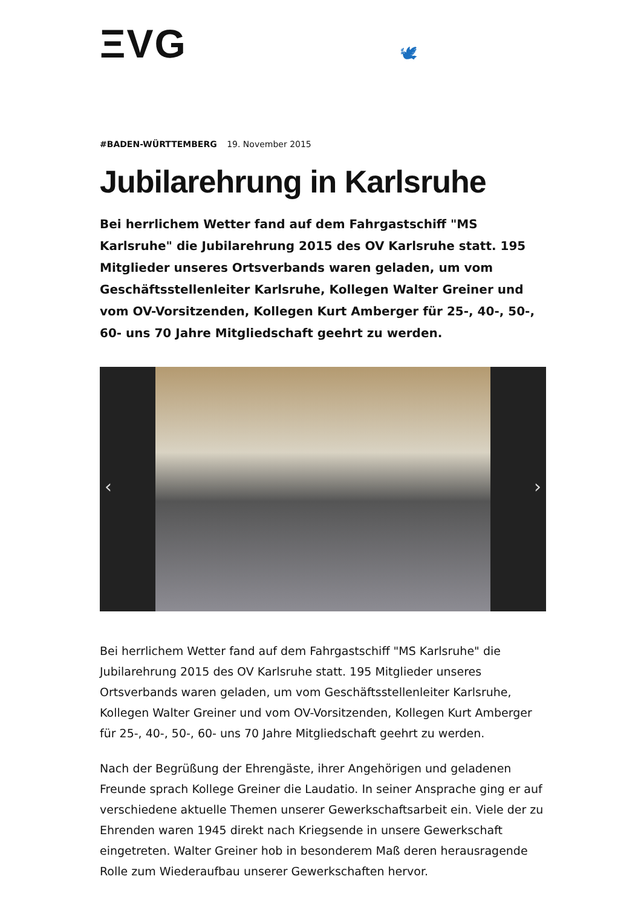ΞVG
🕊
#BADEN-WÜRTTEMBERG 19. November 2015
Jubilarehrung in Karlsruhe
Bei herrlichem Wetter fand auf dem Fahrgastschiff "MS Karlsruhe" die Jubilarehrung 2015 des OV Karlsruhe statt. 195 Mitglieder unseres Ortsverbands waren geladen, um vom Geschäftsstellenleiter Karlsruhe, Kollegen Walter Greiner und vom OV-Vorsitzenden, Kollegen Kurt Amberger für 25-, 40-, 50-, 60- uns 70 Jahre Mitgliedschaft geehrt zu werden.
‹ ›
Bei herrlichem Wetter fand auf dem Fahrgastschiff "MS Karlsruhe" die Jubilarehrung 2015 des OV Karlsruhe statt. 195 Mitglieder unseres Ortsverbands waren geladen, um vom Geschäftsstellenleiter Karlsruhe, Kollegen Walter Greiner und vom OV-Vorsitzenden, Kollegen Kurt Amberger für 25-, 40-, 50-, 60- uns 70 Jahre Mitgliedschaft geehrt zu werden.
Nach der Begrüßung der Ehrengäste, ihrer Angehörigen und geladenen Freunde sprach Kollege Greiner die Laudatio. In seiner Ansprache ging er auf verschiedene aktuelle Themen unserer Gewerkschaftsarbeit ein. Viele der zu Ehrenden waren 1945 direkt nach Kriegsende in unsere Gewerkschaft eingetreten. Walter Greiner hob in besonderem Maß deren herausragende Rolle zum Wiederaufbau unserer Gewerkschaften hervor.